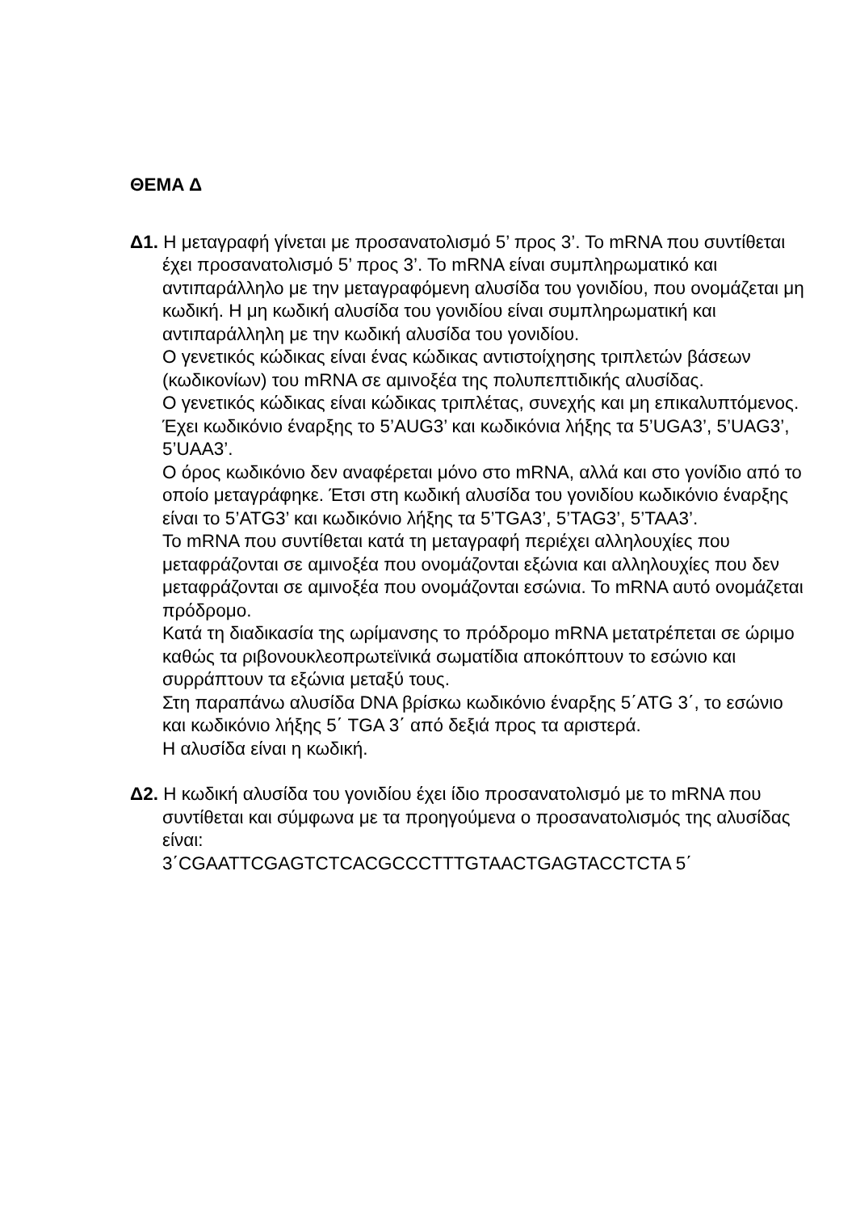ΘΕΜΑ Δ
Δ1. Η μεταγραφή γίνεται με προσανατολισμό 5’ προς 3’. Το mRNA που συντίθεται έχει προσανατολισμό 5’ προς 3’. Το mRNA είναι συμπληρωματικό και αντιπαράλληλο με την μεταγραφόμενη αλυσίδα του γονιδίου, που ονομάζεται μη κωδική. Η μη κωδική αλυσίδα του γονιδίου είναι συμπληρωματική και αντιπαράλληλη με την κωδική αλυσίδα του γονιδίου.
Ο γενετικός κώδικας είναι ένας κώδικας αντιστοίχησης τριπλετών βάσεων (κωδικονίων) του mRNA σε αμινοξέα της πολυπεπτιδικής αλυσίδας.
Ο γενετικός κώδικας είναι κώδικας τριπλέτας, συνεχής και μη επικαλυπτόμενος. Έχει κωδικόνιο έναρξης το 5’AUG3’ και κωδικόνια λήξης τα 5’UGA3’, 5’UAG3’, 5’UAA3’.
Ο όρος κωδικόνιο δεν αναφέρεται μόνο στο mRNA, αλλά και στο γονίδιο από το οποίο μεταγράφηκε. Έτσι στη κωδική αλυσίδα του γονιδίου κωδικόνιο έναρξης είναι το 5’ATG3’ και κωδικόνιο λήξης τα 5’TGA3’, 5’TAG3’, 5’TAA3’.
Το mRNA που συντίθεται κατά τη μεταγραφή περιέχει αλληλουχίες που μεταφράζονται σε αμινοξέα που ονομάζονται εξώνια και αλληλουχίες που δεν μεταφράζονται σε αμινοξέα που ονομάζονται εσώνια. Το mRNA αυτό ονομάζεται πρόδρομο.
Κατά τη διαδικασία της ωρίμανσης το πρόδρομο mRNA μετατρέπεται σε ώριμο καθώς τα ριβονουκλεοπρωτεϊνικά σωματίδια αποκόπτουν το εσώνιο και συρράπτουν τα εξώνια μεταξύ τους.
Στη παραπάνω αλυσίδα DNA βρίσκω κωδικόνιο έναρξης 5΄ATG 3΄, το εσώνιο και κωδικόνιο λήξης 5΄ TGA 3΄ από δεξιά προς τα αριστερά.
Η αλυσίδα είναι η κωδική.
Δ2. Η κωδική αλυσίδα του γονιδίου έχει ίδιο προσανατολισμό με το mRNA που συντίθεται και σύμφωνα με τα προηγούμενα ο προσανατολισμός της αλυσίδας είναι:
3΄CGAATTCGAGTCTCACGCCCTTTGTAACTGAGTACCTCTA 5΄